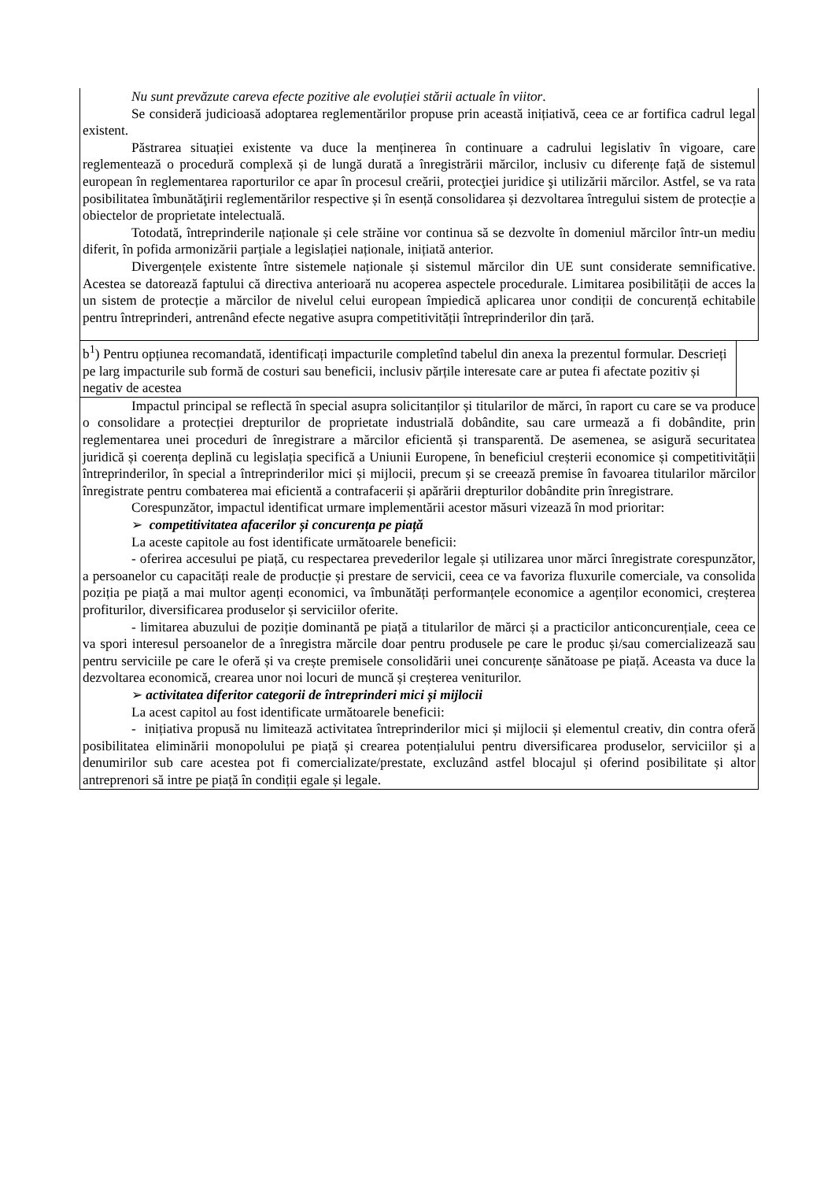| Nu sunt prevăzute careva efecte pozitive ale evoluției stării actuale în viitor . Se consideră judicioasă adoptarea reglementărilor propuse prin această inițiativă, ceea ce ar fortifica cadrul legal existent. Păstrarea situației existente va duce la menținerea în continuare a cadrului legislativ în vigoare, care reglementează o procedură complexă și de lungă durată a înregistrării mărcilor, inclusiv cu diferențe față de sistemul european în reglementarea raporturilor ce apar în procesul creării, protecţiei juridice şi utilizării mărcilor. Astfel, se va rata posibilitatea îmbunătăţirii reglementărilor respective și în esență consolidarea și dezvoltarea întregului sistem de protecție a obiectelor de proprietate intelectuală. Totodată, întreprinderile naționale și cele străine vor continua să se dezvolte în domeniul mărcilor într-un mediu diferit, în pofida armonizării parțiale a legislației naționale, inițiată anterior. Divergențele existente între sistemele naționale și sistemul mărcilor din UE sunt considerate semnificative. Acestea se datorează faptului că directiva anterioară nu acoperea aspectele procedurale. Limitarea posibilității de acces la un sistem de protecție a mărcilor de nivelul celui european împiedică aplicarea unor condiții de concurență echitabile pentru întreprinderi, antrenând efecte negative asupra competitivității întreprinderilor din țară. |
| b<sup>1</sup>) Pentru opțiunea recomandată, identificați impacturile completînd tabelul din anexa la prezentul formular. Descrieți pe larg impacturile sub formă de costuri sau beneficii, inclusiv părțile interesate care ar putea fi afectate pozitiv și negativ de acestea |
| Impactul principal se reflectă în special asupra solicitanților și titularilor de mărci, în raport cu care se va produce o consolidare a protecției drepturilor de proprietate industrială dobândite, sau care urmează a fi dobândite, prin reglementarea unei proceduri de înregistrare a mărcilor eficientă și transparentă. De asemenea, se asigură securitatea juridică și coerența deplină cu legislația specifică a Uniunii Europene, în beneficiul creșterii economice și competitivității întreprinderilor, în special a întreprinderilor mici și mijlocii, precum și se creează premise în favoarea titularilor mărcilor înregistrate pentru combaterea mai eficientă a contrafacerii și apărării drepturilor dobândite prin înregistrare. Corespunzător, impactul identificat urmare implementării acestor măsuri vizează în mod prioritar: ➢ competitivitatea afacerilor și concurența pe piață La aceste capitole au fost identificate următoarele beneficii: - oferirea accesului pe piață, cu respectarea prevederilor legale și utilizarea unor mărci înregistrate corespunzător, a persoanelor cu capacități reale de producție și prestare de servicii, ceea ce va favoriza fluxurile comerciale, va consolida poziția pe piață a mai multor agenți economici, va îmbunătăți performanțele economice a agenților economici, creșterea profiturilor, diversificarea produselor și serviciilor oferite. - limitarea abuzului de poziție dominantă pe piață a titularilor de mărci și a practicilor anticoncurențiale, ceea ce va spori interesul persoanelor de a înregistra mărcile doar pentru produsele pe care le produc și/sau comercializează sau pentru serviciile pe care le oferă și va crește premisele consolidării unei concurențe sănătoase pe piață. Aceasta va duce la dezvoltarea economică, crearea unor noi locuri de muncă și creșterea veniturilor. ➢ activitatea diferitor categorii de întreprinderi mici și mijlocii La acest capitol au fost identificate următoarele beneficii: - inițiativa propusă nu limitează activitatea întreprinderilor mici și mijlocii și elementul creativ, din contra oferă posibilitatea eliminării monopolului pe piață și crearea potențialului pentru diversificarea produselor, serviciilor și a denumirilor sub care acestea pot fi comercializate/prestate, excluzând astfel blocajul și oferind posibilitate și altor antreprenori să intre pe piață în condiții egale și legale. |